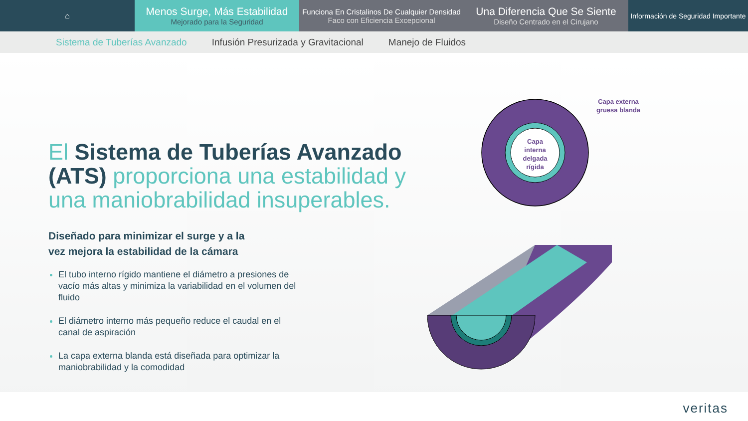⌂
Menos Surge, Más Estabilidad
Mejorado para la Seguridad
Funciona En Cristalinos De Cualquier Densidad
Faco con Eficiencia Excepcional
Una Diferencia Que Se Siente
Diseño Centrado en el Cirujano
Información de Seguridad Importante
Sistema de Tuberías Avanzado Infusión Presurizada y Gravitacional Manejo de Fluidos
El Sistema de Tuberías Avanzado (ATS) proporciona una estabilidad y una maniobrabilidad insuperables.
Diseñado para minimizar el surge y a la
vez mejora la estabilidad de la cámara
El tubo interno rígido mantiene el diámetro a presiones de vacío más altas y minimiza la variabilidad en el volumen del fluido
El diámetro interno más pequeño reduce el caudal en el canal de aspiración
La capa externa blanda está diseñada para optimizar la maniobrabilidad y la comodidad
Capa interna delgada rígida
Capa externa gruesa blanda
veritas